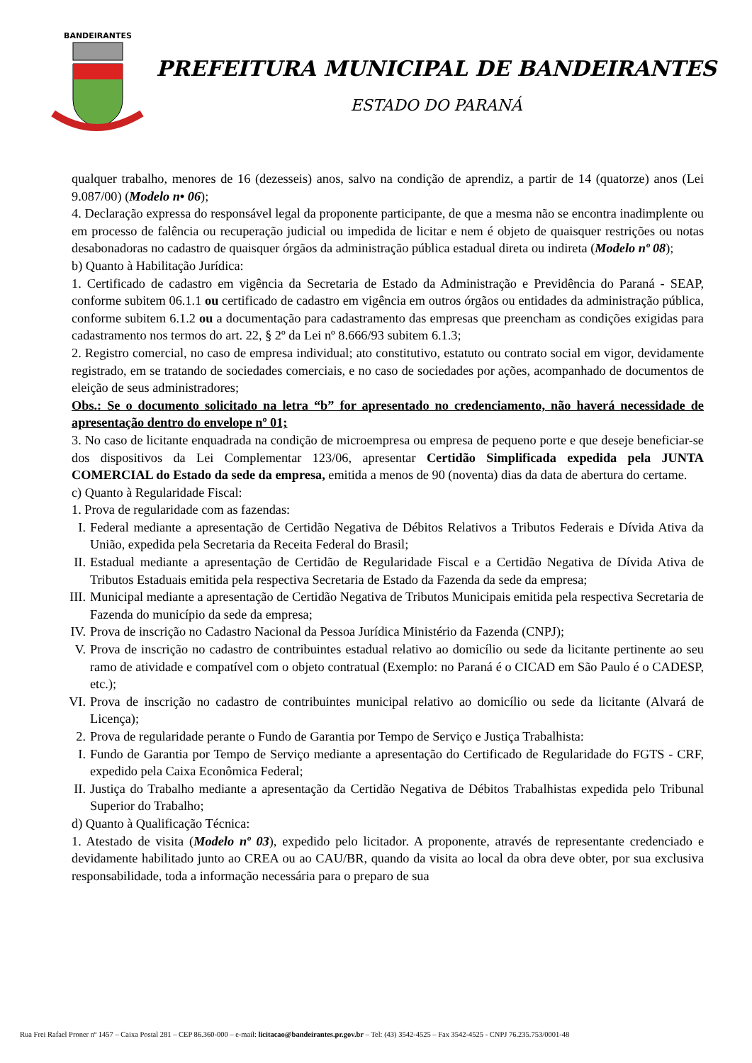BANDEIRANTES
PREFEITURA MUNICIPAL DE BANDEIRANTES
ESTADO DO PARANÁ
qualquer trabalho, menores de 16 (dezesseis) anos, salvo na condição de aprendiz, a partir de 14 (quatorze) anos (Lei 9.087/00) (Modelo n• 06);
4. Declaração expressa do responsável legal da proponente participante, de que a mesma não se encontra inadimplente ou em processo de falência ou recuperação judicial ou impedida de licitar e nem é objeto de quaisquer restrições ou notas desabonadoras no cadastro de quaisquer órgãos da administração pública estadual direta ou indireta (Modelo nº 08);
b) Quanto à Habilitação Jurídica:
1. Certificado de cadastro em vigência da Secretaria de Estado da Administração e Previdência do Paraná - SEAP, conforme subitem 06.1.1 ou certificado de cadastro em vigência em outros órgãos ou entidades da administração pública, conforme subitem 6.1.2 ou a documentação para cadastramento das empresas que preencham as condições exigidas para cadastramento nos termos do art. 22, § 2º da Lei nº 8.666/93 subitem 6.1.3;
2. Registro comercial, no caso de empresa individual; ato constitutivo, estatuto ou contrato social em vigor, devidamente registrado, em se tratando de sociedades comerciais, e no caso de sociedades por ações, acompanhado de documentos de eleição de seus administradores;
Obs.: Se o documento solicitado na letra “b” for apresentado no credenciamento, não haverá necessidade de apresentação dentro do envelope nº 01;
3. No caso de licitante enquadrada na condição de microempresa ou empresa de pequeno porte e que deseje beneficiar-se dos dispositivos da Lei Complementar 123/06, apresentar Certidão Simplificada expedida pela JUNTA COMERCIAL do Estado da sede da empresa, emitida a menos de 90 (noventa) dias da data de abertura do certame.
c) Quanto à Regularidade Fiscal:
1. Prova de regularidade com as fazendas:
I. Federal mediante a apresentação de Certidão Negativa de Débitos Relativos a Tributos Federais e Dívida Ativa da União, expedida pela Secretaria da Receita Federal do Brasil;
II. Estadual mediante a apresentação de Certidão de Regularidade Fiscal e a Certidão Negativa de Dívida Ativa de Tributos Estaduais emitida pela respectiva Secretaria de Estado da Fazenda da sede da empresa;
III. Municipal mediante a apresentação de Certidão Negativa de Tributos Municipais emitida pela respectiva Secretaria de Fazenda do município da sede da empresa;
IV. Prova de inscrição no Cadastro Nacional da Pessoa Jurídica Ministério da Fazenda (CNPJ);
V. Prova de inscrição no cadastro de contribuintes estadual relativo ao domicílio ou sede da licitante pertinente ao seu ramo de atividade e compatível com o objeto contratual (Exemplo: no Paraná é o CICAD em São Paulo é o CADESP, etc.);
VI. Prova de inscrição no cadastro de contribuintes municipal relativo ao domicílio ou sede da licitante (Alvará de Licença);
2. Prova de regularidade perante o Fundo de Garantia por Tempo de Serviço e Justiça Trabalhista:
I. Fundo de Garantia por Tempo de Serviço mediante a apresentação do Certificado de Regularidade do FGTS - CRF, expedido pela Caixa Econômica Federal;
II. Justiça do Trabalho mediante a apresentação da Certidão Negativa de Débitos Trabalhistas expedida pelo Tribunal Superior do Trabalho;
d) Quanto à Qualificação Técnica:
1. Atestado de visita (Modelo nº 03), expedido pelo licitador. A proponente, através de representante credenciado e devidamente habilitado junto ao CREA ou ao CAU/BR, quando da visita ao local da obra deve obter, por sua exclusiva responsabilidade, toda a informação necessária para o preparo de sua
Rua Frei Rafael Proner nº 1457 – Caixa Postal 281 – CEP 86.360-000 – e-mail: licitacao@bandeirantes.pr.gov.br – Tel: (43) 3542-4525 – Fax 3542-4525 - CNPJ 76.235.753/0001-48